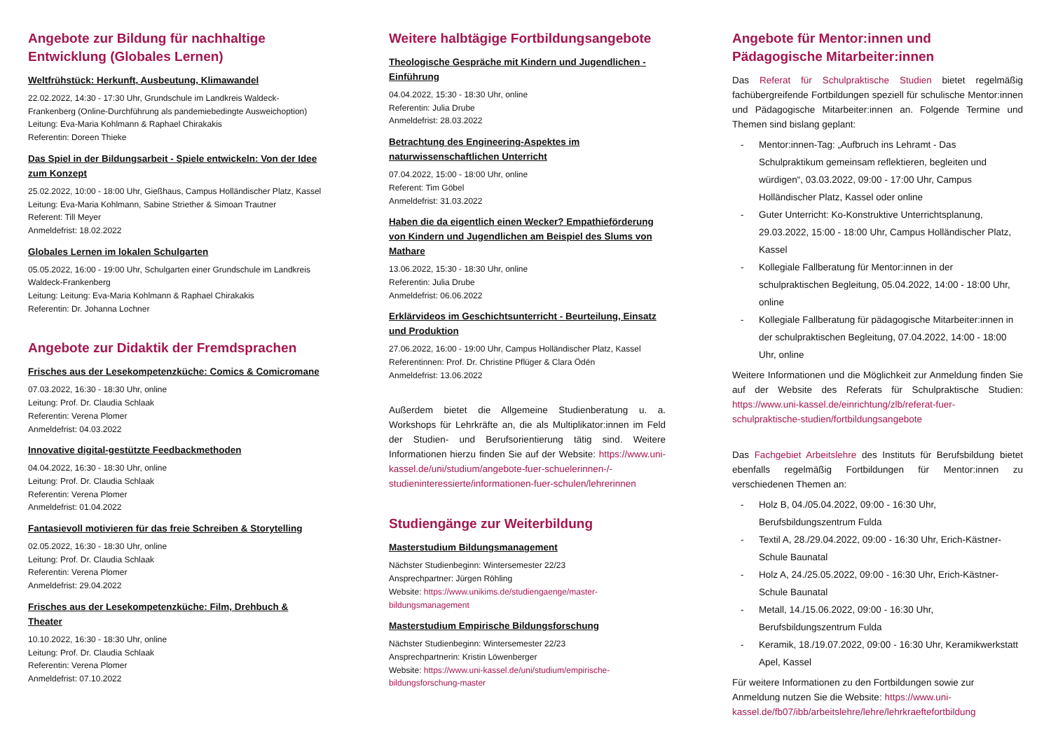Angebote zur Bildung für nachhaltige Entwicklung (Globales Lernen)
Weltfrühstück: Herkunft, Ausbeutung, Klimawandel
22.02.2022, 14:30 - 17:30 Uhr, Grundschule im Landkreis Waldeck-Frankenberg (Online-Durchführung als pandemiebedingte Ausweichoption)
Leitung: Eva-Maria Kohlmann & Raphael Chirakakis
Referentin: Doreen Thieke
Das Spiel in der Bildungsarbeit - Spiele entwickeln: Von der Idee zum Konzept
25.02.2022, 10:00 - 18:00 Uhr, Gießhaus, Campus Holländischer Platz, Kassel
Leitung: Eva-Maria Kohlmann, Sabine Striether & Simoan Trautner
Referent: Till Meyer
Anmeldefrist: 18.02.2022
Globales Lernen im lokalen Schulgarten
05.05.2022, 16:00 - 19:00 Uhr, Schulgarten einer Grundschule im Landkreis Waldeck-Frankenberg
Leitung: Leitung: Eva-Maria Kohlmann & Raphael Chirakakis
Referentin: Dr. Johanna Lochner
Angebote zur Didaktik der Fremdsprachen
Frisches aus der Lesekompetenzküche: Comics & Comicromane
07.03.2022, 16:30 - 18:30 Uhr, online
Leitung: Prof. Dr. Claudia Schlaak
Referentin: Verena Plomer
Anmeldefrist: 04.03.2022
Innovative digital-gestützte Feedbackmethoden
04.04.2022, 16:30 - 18:30 Uhr, online
Leitung: Prof. Dr. Claudia Schlaak
Referentin: Verena Plomer
Anmeldefrist: 01.04.2022
Fantasievoll motivieren für das freie Schreiben & Storytelling
02.05.2022, 16:30 - 18:30 Uhr, online
Leitung: Prof. Dr. Claudia Schlaak
Referentin: Verena Plomer
Anmeldefrist: 29.04.2022
Frisches aus der Lesekompetenzküche: Film, Drehbuch & Theater
10.10.2022, 16:30 - 18:30 Uhr, online
Leitung: Prof. Dr. Claudia Schlaak
Referentin: Verena Plomer
Anmeldefrist: 07.10.2022
Weitere halbtägige Fortbildungsangebote
Theologische Gespräche mit Kindern und Jugendlichen - Einführung
04.04.2022, 15:30 - 18:30 Uhr, online
Referentin: Julia Drube
Anmeldefrist: 28.03.2022
Betrachtung des Engineering-Aspektes im naturwissenschaftlichen Unterricht
07.04.2022, 15:00 - 18:00 Uhr, online
Referent: Tim Göbel
Anmeldefrist: 31.03.2022
Haben die da eigentlich einen Wecker? Empathieförderung von Kindern und Jugendlichen am Beispiel des Slums von Mathare
13.06.2022, 15:30 - 18:30 Uhr, online
Referentin: Julia Drube
Anmeldefrist: 06.06.2022
Erklärvideos im Geschichtsunterricht - Beurteilung, Einsatz und Produktion
27.06.2022, 16:00 - 19:00 Uhr, Campus Holländischer Platz, Kassel
Referentinnen: Prof. Dr. Christine Pflüger & Clara Ödén
Anmeldefrist: 13.06.2022
Außerdem bietet die Allgemeine Studienberatung u. a. Workshops für Lehrkräfte an, die als Multiplikator:innen im Feld der Studien- und Berufsorientierung tätig sind. Weitere Informationen hierzu finden Sie auf der Website: https://www.uni-kassel.de/uni/studium/angebote-fuer-schuelerinnen-/-studieninteressierte/informationen-fuer-schulen/lehrerinnen
Studiengänge zur Weiterbildung
Masterstudium Bildungsmanagement
Nächster Studienbeginn: Wintersemester 22/23
Ansprechpartner: Jürgen Röhling
Website: https://www.unikims.de/studiengaenge/master-bildungsmanagement
Masterstudium Empirische Bildungsforschung
Nächster Studienbeginn: Wintersemester 22/23
Ansprechpartnerin: Kristin Löwenberger
Website: https://www.uni-kassel.de/uni/studium/empirische-bildungsforschung-master
Angebote für Mentor:innen und Pädagogische Mitarbeiter:innen
Das Referat für Schulpraktische Studien bietet regelmäßig fachübergreifende Fortbildungen speziell für schulische Mentor:innen und Pädagogische Mitarbeiter:innen an. Folgende Termine und Themen sind bislang geplant:
- Mentor:innen-Tag: „Aufbruch ins Lehramt - Das Schulpraktikum gemeinsam reflektieren, begleiten und würdigen“, 03.03.2022, 09:00 - 17:00 Uhr, Campus Holländischer Platz, Kassel oder online
- Guter Unterricht: Ko-Konstruktive Unterrichtsplanung, 29.03.2022, 15:00 - 18:00 Uhr, Campus Holländischer Platz, Kassel
- Kollegiale Fallberatung für Mentor:innen in der schulpraktischen Begleitung, 05.04.2022, 14:00 - 18:00 Uhr, online
- Kollegiale Fallberatung für pädagogische Mitarbeiter:innen in der schulpraktischen Begleitung, 07.04.2022, 14:00 - 18:00 Uhr, online
Weitere Informationen und die Möglichkeit zur Anmeldung finden Sie auf der Website des Referats für Schulpraktische Studien: https://www.uni-kassel.de/einrichtung/zlb/referat-fuer-schulpraktische-studien/fortbildungsangebote
Das Fachgebiet Arbeitslehre des Instituts für Berufsbildung bietet ebenfalls regelmäßig Fortbildungen für Mentor:innen zu verschiedenen Themen an:
- Holz B, 04./05.04.2022, 09:00 - 16:30 Uhr, Berufsbildungszentrum Fulda
- Textil A, 28./29.04.2022, 09:00 - 16:30 Uhr, Erich-Kästner-Schule Baunatal
- Holz A, 24./25.05.2022, 09:00 - 16:30 Uhr, Erich-Kästner-Schule Baunatal
- Metall, 14./15.06.2022, 09:00 - 16:30 Uhr, Berufsbildungszentrum Fulda
- Keramik, 18./19.07.2022, 09:00 - 16:30 Uhr, Keramikwerkstatt Apel, Kassel
Für weitere Informationen zu den Fortbildungen sowie zur Anmeldung nutzen Sie die Website: https://www.uni-kassel.de/fb07/ibb/arbeitslehre/lehre/lehrkraeftefortbildung